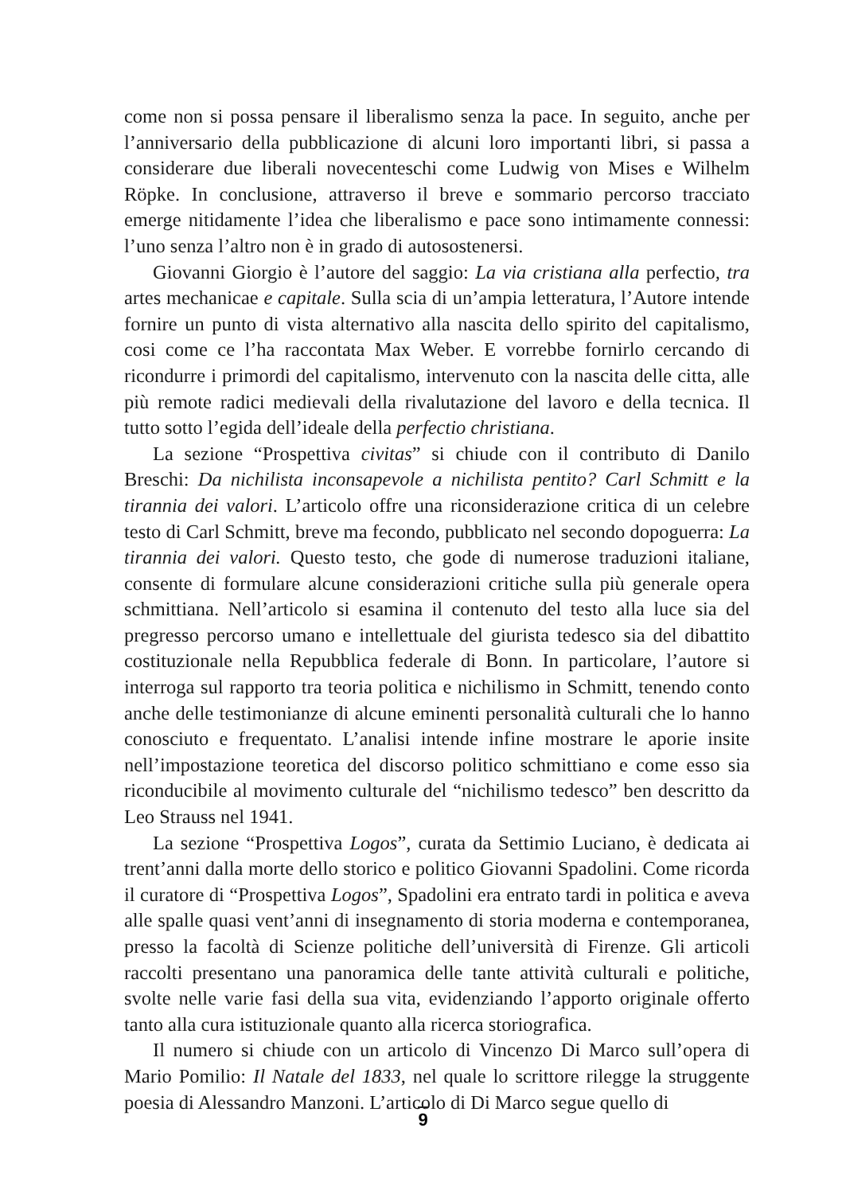come non si possa pensare il liberalismo senza la pace. In seguito, anche per l’anniversario della pubblicazione di alcuni loro importanti libri, si passa a considerare due liberali novecenteschi come Ludwig von Mises e Wilhelm Röpke. In conclusione, attraverso il breve e sommario percorso tracciato emerge nitidamente l’idea che liberalismo e pace sono intimamente connessi: l’uno senza l’altro non è in grado di autosostenersi.
Giovanni Giorgio è l’autore del saggio: La via cristiana alla perfectio, tra artes mechanicae e capitale. Sulla scia di un’ampia letteratura, l’Autore intende fornire un punto di vista alternativo alla nascita dello spirito del capitalismo, cosi come ce l’ha raccontata Max Weber. E vorrebbe fornirlo cercando di ricondurre i primordi del capitalismo, intervenuto con la nascita delle citta, alle più remote radici medievali della rivalutazione del lavoro e della tecnica. Il tutto sotto l’egida dell’ideale della perfectio christiana.
La sezione “Prospettiva civitas” si chiude con il contributo di Danilo Breschi: Da nichilista inconsapevole a nichilista pentito? Carl Schmitt e la tirannia dei valori. L’articolo offre una riconsiderazione critica di un celebre testo di Carl Schmitt, breve ma fecondo, pubblicato nel secondo dopoguerra: La tirannia dei valori. Questo testo, che gode di numerose traduzioni italiane, consente di formulare alcune considerazioni critiche sulla più generale opera schmittiana. Nell’articolo si esamina il contenuto del testo alla luce sia del pregresso percorso umano e intellettuale del giurista tedesco sia del dibattito costituzionale nella Repubblica federale di Bonn. In particolare, l’autore si interroga sul rapporto tra teoria politica e nichilismo in Schmitt, tenendo conto anche delle testimonianze di alcune eminenti personalità culturali che lo hanno conosciuto e frequentato. L’analisi intende infine mostrare le aporie insite nell’impostazione teoretica del discorso politico schmittiano e come esso sia riconducibile al movimento culturale del “nichilismo tedesco” ben descritto da Leo Strauss nel 1941.
La sezione “Prospettiva Logos”, curata da Settimio Luciano, è dedicata ai trent’anni dalla morte dello storico e politico Giovanni Spadolini. Come ricorda il curatore di “Prospettiva Logos”, Spadolini era entrato tardi in politica e aveva alle spalle quasi vent’anni di insegnamento di storia moderna e contemporanea, presso la facoltà di Scienze politiche dell’università di Firenze. Gli articoli raccolti presentano una panoramica delle tante attività culturali e politiche, svolte nelle varie fasi della sua vita, evidenziando l’apporto originale offerto tanto alla cura istituzionale quanto alla ricerca storiografica.
Il numero si chiude con un articolo di Vincenzo Di Marco sull’opera di Mario Pomilio: Il Natale del 1833, nel quale lo scrittore rilegge la struggente poesia di Alessandro Manzoni. L’articolo di Di Marco segue quello di
9